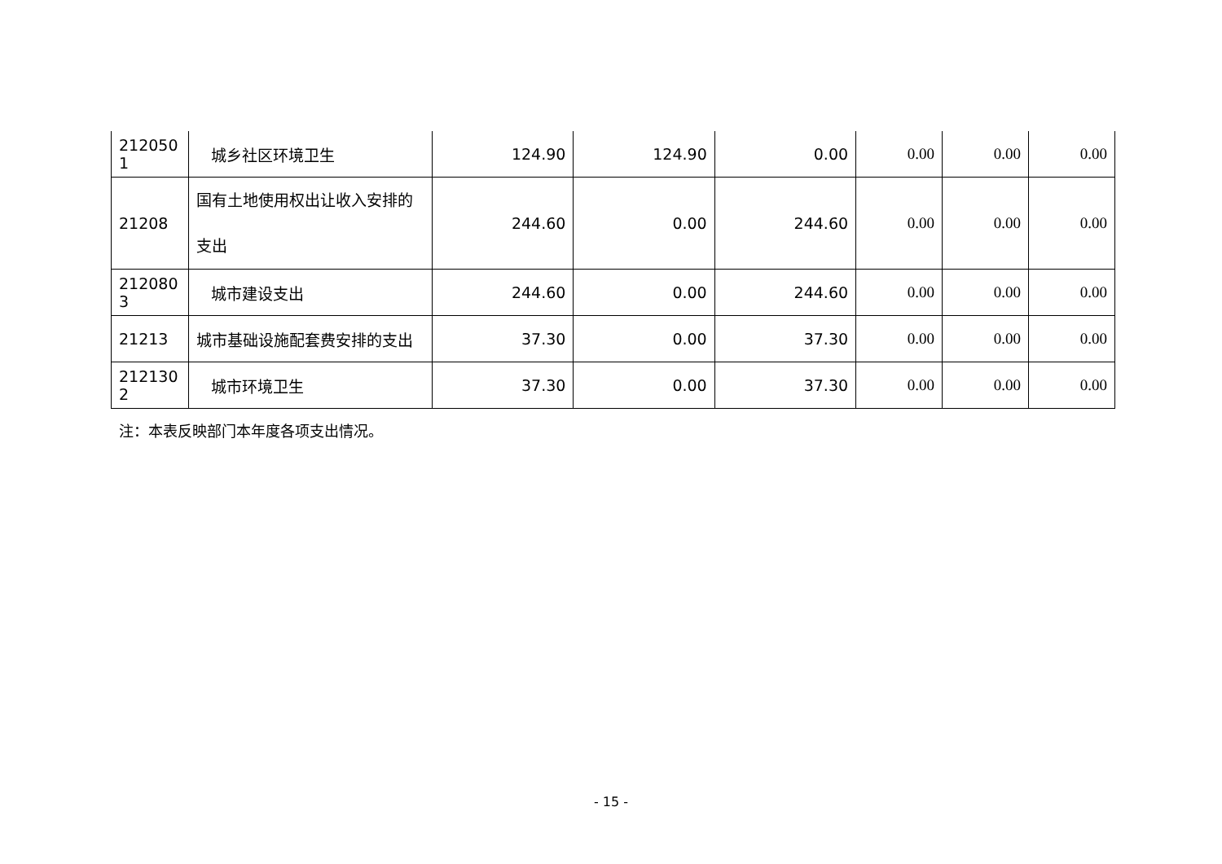| 212050 1 | 城乡社区环境卫生 | 124.90 | 124.90 | 0.00 | 0.00 | 0.00 | 0.00 |
| 21208 | 国有土地使用权出让收入安排的支出 | 244.60 | 0.00 | 244.60 | 0.00 | 0.00 | 0.00 |
| 212080 3 | 城市建设支出 | 244.60 | 0.00 | 244.60 | 0.00 | 0.00 | 0.00 |
| 21213 | 城市基础设施配套费安排的支出 | 37.30 | 0.00 | 37.30 | 0.00 | 0.00 | 0.00 |
| 212130 2 | 城市环境卫生 | 37.30 | 0.00 | 37.30 | 0.00 | 0.00 | 0.00 |
注：本表反映部门本年度各项支出情况。
- 15 -